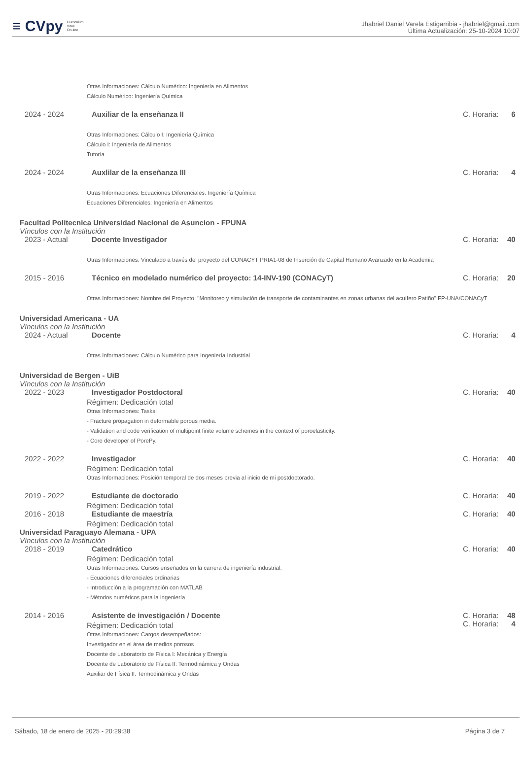≡ CVpy Curriculum
Vitae
On-line
Jhabriel Daniel Varela Estigarribia - jhabriel@gmail.com
Última Actualización: 25-10-2024 10:07
Otras Informaciones: Cálculo Numérico: Ingeniería en Alimentos
Cálculo Numérico: Ingeniería Química
2024 - 2024 Auxiliar de la enseñanza II C. Horaria: 6
Otras Informaciones: Cálculo I: Ingeniería Química
Cálculo I: Ingeniería de Alimentos
Tutoría
2024 - 2024 Auxlilar de la enseñanza III C. Horaria: 4
Otras Informaciones: Ecuaciones Diferenciales: Ingeniería Química
Ecuaciones Diferenciales: Ingeniería en Alimentos
Facultad Politecnica Universidad Nacional de Asuncion - FPUNA
Vínculos con la Institución
2023 - Actual Docente Investigador C. Horaria: 40
Otras Informaciones: Vinculado a través del proyecto del CONACYT PRIA1-08 de Inserción de Capital Humano Avanzado en la Academia
2015 - 2016 Técnico en modelado numérico del proyecto: 14-INV-190 (CONACyT) C. Horaria: 20
Otras Informaciones: Nombre del Proyecto: "Monitoreo y simulación de transporte de contaminantes en zonas urbanas del acuífero Patiño" FP-UNA/CONACyT
Universidad Americana - UA
Vínculos con la Institución
2024 - Actual Docente C. Horaria: 4
Otras Informaciones: Cálculo Numérico para Ingeniería Industrial
Universidad de Bergen - UiB
Vínculos con la Institución
2022 - 2023 Investigador Postdoctoral C. Horaria: 40
Régimen: Dedicación total
Otras Informaciones: Tasks:
- Fracture propagation in deformable porous media.
- Validation and code verification of multipoint finite volume schemes in the context of poroelasticity.
- Core developer of PorePy.
2022 - 2022 Investigador C. Horaria: 40
Régimen: Dedicación total
Otras Informaciones: Posición temporal de dos meses previa al inicio de mi postdoctorado.
2019 - 2022 Estudiante de doctorado C. Horaria: 40
Régimen: Dedicación total
2016 - 2018 Estudiante de maestría C. Horaria: 40
Régimen: Dedicación total
Universidad Paraguayo Alemana - UPA
Vínculos con la Institución
2018 - 2019 Catedrático C. Horaria: 40
Régimen: Dedicación total
Otras Informaciones: Cursos enseñados en la carrera de ingeniería industrial:
- Ecuaciones diferenciales ordinarias
- Introducción a la programación con MATLAB
- Métodos numéricos para la ingeniería
2014 - 2016 Asistente de investigación / Docente C. Horaria: 48
C. Horaria: 4
Régimen: Dedicación total
Otras Informaciones: Cargos desempeñados:
Investigador en el área de medios porosos
Docente de Laboratorio de Física I: Mecánica y Energía
Docente de Laboratorio de Física II: Termodinámica y Ondas
Auxiliar de Física II: Termodinámica y Ondas
Sábado, 18 de enero de 2025 - 20:29:38 Página 3 de 7